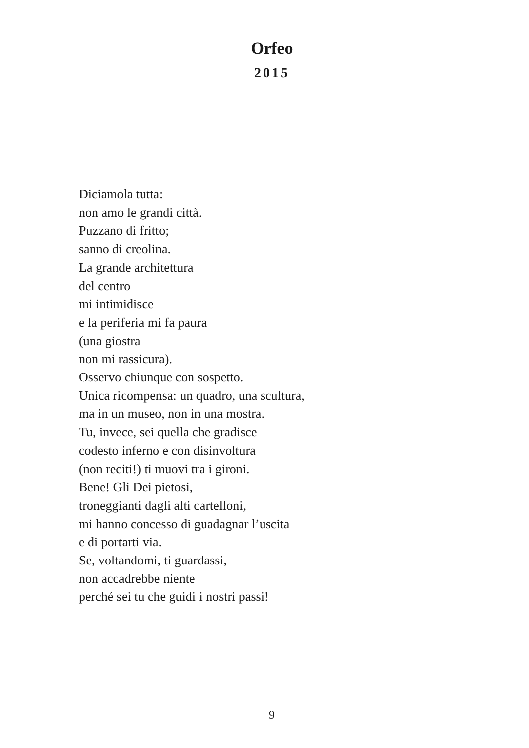Orfeo
2015
Diciamola tutta:
non amo le grandi città.
Puzzano di fritto;
sanno di creolina.
La grande architettura
del centro
mi intimidisce
e la periferia mi fa paura
(una giostra
non mi rassicura).
Osservo chiunque con sospetto.
Unica ricompensa: un quadro, una scultura,
ma in un museo, non in una mostra.
Tu, invece, sei quella che gradisce
codesto inferno e con disinvoltura
(non reciti!) ti muovi tra i gironi.
Bene! Gli Dei pietosi,
troneggianti dagli alti cartelloni,
mi hanno concesso di guadagnar l’uscita
e di portarti via.
Se, voltandomi, ti guardassi,
non accadrebbe niente
perché sei tu che guidi i nostri passi!
9